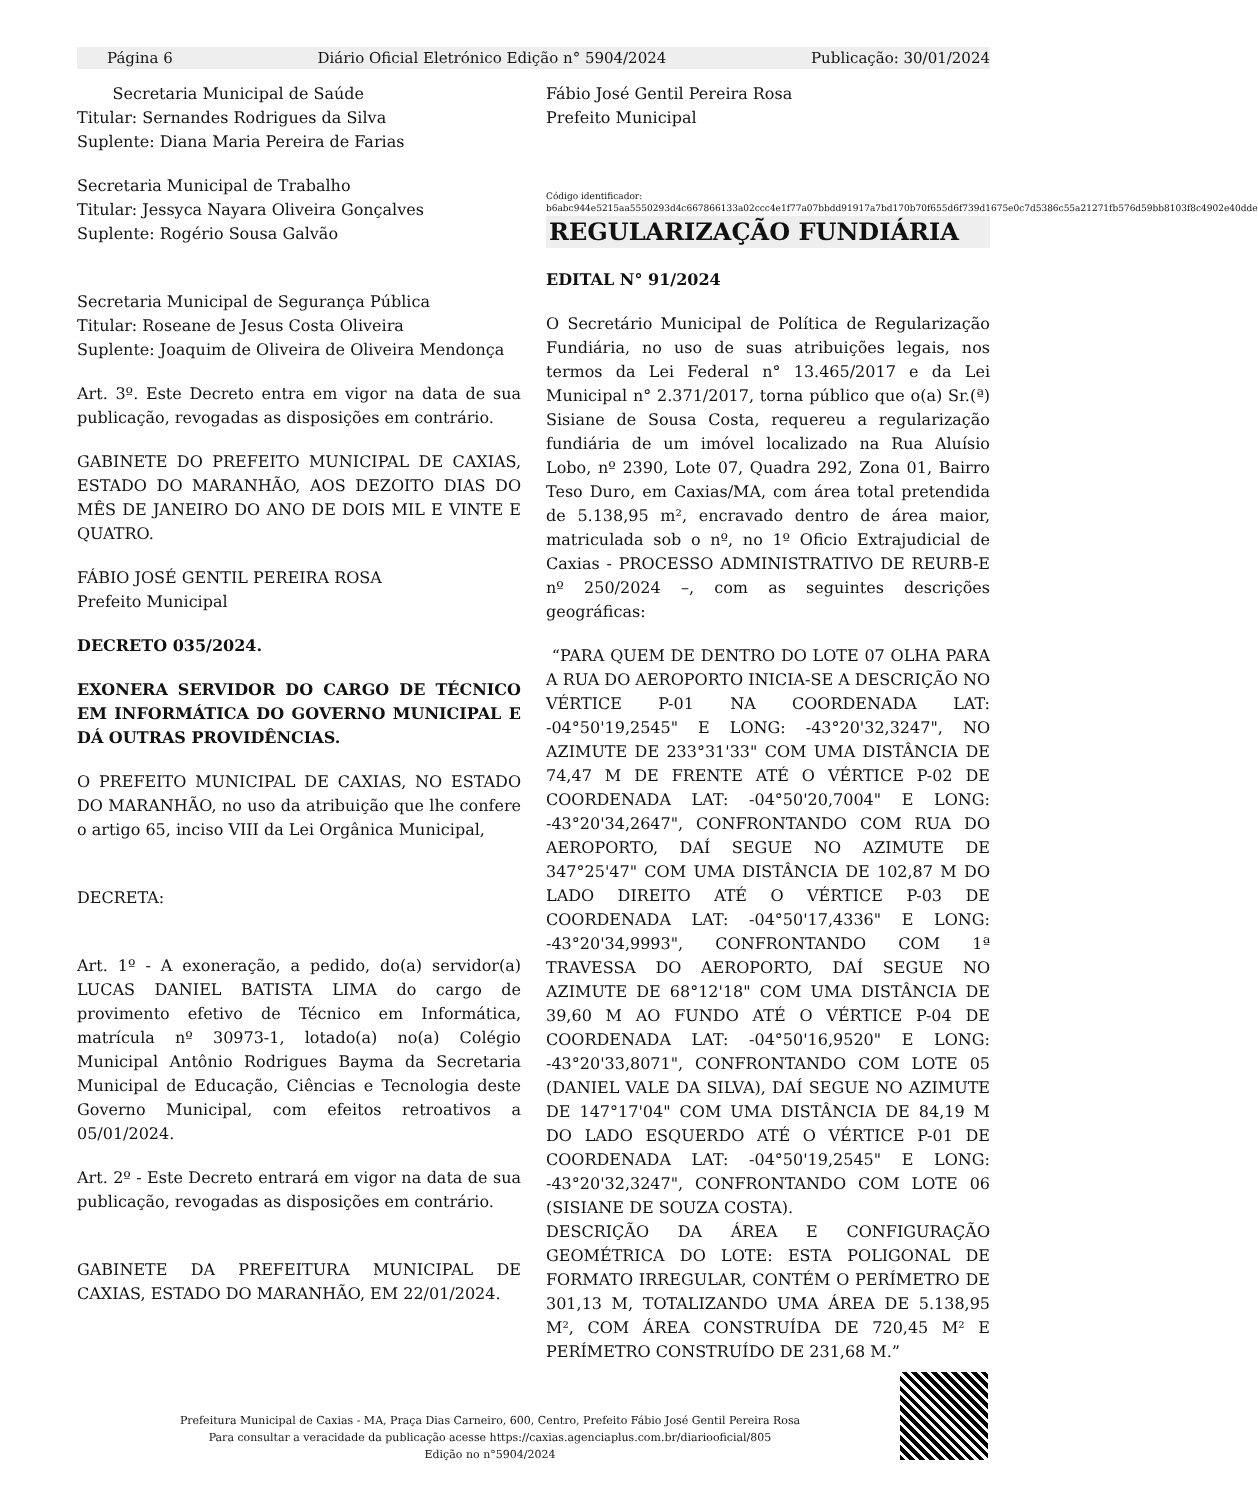Página 6 Diário Oficial Eletrónico Edição n° 5904/2024 Publicação: 30/01/2024
Secretaria Municipal de Saúde
Titular: Sernandes Rodrigues da Silva
Suplente: Diana Maria Pereira de Farias
Secretaria Municipal de Trabalho
Titular: Jessyca Nayara Oliveira Gonçalves
Suplente: Rogério Sousa Galvão
Secretaria Municipal de Segurança Pública
Titular: Roseane de Jesus Costa Oliveira
Suplente: Joaquim de Oliveira de Oliveira Mendonça
Art. 3º. Este Decreto entra em vigor na data de sua publicação, revogadas as disposições em contrário.
GABINETE DO PREFEITO MUNICIPAL DE CAXIAS, ESTADO DO MARANHÃO, AOS DEZOITO DIAS DO MÊS DE JANEIRO DO ANO DE DOIS MIL E VINTE E QUATRO.
FÁBIO JOSÉ GENTIL PEREIRA ROSA
Prefeito Municipal
DECRETO 035/2024.
EXONERA SERVIDOR DO CARGO DE TÉCNICO EM INFORMÁTICA DO GOVERNO MUNICIPAL E DÁ OUTRAS PROVIDÊNCIAS.
O PREFEITO MUNICIPAL DE CAXIAS, NO ESTADO DO MARANHÃO, no uso da atribuição que lhe confere o artigo 65, inciso VIII da Lei Orgânica Municipal,
DECRETA:
Art. 1º - A exoneração, a pedido, do(a) servidor(a) LUCAS DANIEL BATISTA LIMA do cargo de provimento efetivo de Técnico em Informática, matrícula nº 30973-1, lotado(a) no(a) Colégio Municipal Antônio Rodrigues Bayma da Secretaria Municipal de Educação, Ciências e Tecnologia deste Governo Municipal, com efeitos retroativos a 05/01/2024.
Art. 2º - Este Decreto entrará em vigor na data de sua publicação, revogadas as disposições em contrário.
GABINETE DA PREFEITURA MUNICIPAL DE CAXIAS, ESTADO DO MARANHÃO, EM 22/01/2024.
Fábio José Gentil Pereira Rosa
Prefeito Municipal
Código identificador:
b6abc944e5215aa5550293d4c667866133a02ccc4e1f77a07bbdd91917a7bd170b70f655d6f739d1675e0c7d5386c55a21271fb576d59bb8103f8c4902e40dde
REGULARIZAÇÃO FUNDIÁRIA
EDITAL N° 91/2024
O Secretário Municipal de Política de Regularização Fundiária, no uso de suas atribuições legais, nos termos da Lei Federal n° 13.465/2017 e da Lei Municipal n° 2.371/2017, torna público que o(a) Sr.(ª) Sisiane de Sousa Costa, requereu a regularização fundiária de um imóvel localizado na Rua Aluísio Lobo, nº 2390, Lote 07, Quadra 292, Zona 01, Bairro Teso Duro, em Caxias/MA, com área total pretendida de 5.138,95 m², encravado dentro de área maior, matriculada sob o nº, no 1º Oficio Extrajudicial de Caxias - PROCESSO ADMINISTRATIVO DE REURB-E nº 250/2024 –, com as seguintes descrições geográficas:
“PARA QUEM DE DENTRO DO LOTE 07 OLHA PARA A RUA DO AEROPORTO INICIA-SE A DESCRIÇÃO NO VÉRTICE P-01 NA COORDENADA LAT: -04°50'19,2545" E LONG: -43°20'32,3247", NO AZIMUTE DE 233°31'33" COM UMA DISTÂNCIA DE 74,47 M DE FRENTE ATÉ O VÉRTICE P-02 DE COORDENADA LAT: -04°50'20,7004" E LONG: -43°20'34,2647", CONFRONTANDO COM RUA DO AEROPORTO, DAÍ SEGUE NO AZIMUTE DE 347°25'47" COM UMA DISTÂNCIA DE 102,87 M DO LADO DIREITO ATÉ O VÉRTICE P-03 DE COORDENADA LAT: -04°50'17,4336" E LONG: -43°20'34,9993", CONFRONTANDO COM 1ª TRAVESSA DO AEROPORTO, DAÍ SEGUE NO AZIMUTE DE 68°12'18" COM UMA DISTÂNCIA DE 39,60 M AO FUNDO ATÉ O VÉRTICE P-04 DE COORDENADA LAT: -04°50'16,9520" E LONG: -43°20'33,8071", CONFRONTANDO COM LOTE 05 (DANIEL VALE DA SILVA), DAÍ SEGUE NO AZIMUTE DE 147°17'04" COM UMA DISTÂNCIA DE 84,19 M DO LADO ESQUERDO ATÉ O VÉRTICE P-01 DE COORDENADA LAT: -04°50'19,2545" E LONG: -43°20'32,3247", CONFRONTANDO COM LOTE 06 (SISIANE DE SOUZA COSTA).
DESCRIÇÃO DA ÁREA E CONFIGURAÇÃO GEOMÉTRICA DO LOTE: ESTA POLIGONAL DE FORMATO IRREGULAR, CONTÉM O PERÍMETRO DE 301,13 M, TOTALIZANDO UMA ÁREA DE 5.138,95 M², COM ÁREA CONSTRUÍDA DE 720,45 M² E PERÍMETRO CONSTRUÍDO DE 231,68 M.”
Prefeitura Municipal de Caxias - MA, Praça Dias Carneiro, 600, Centro, Prefeito Fábio José Gentil Pereira Rosa
Para consultar a veracidade da publicação acesse https://caxias.agenciaplus.com.br/diariooficial/805
Edição no n°5904/2024